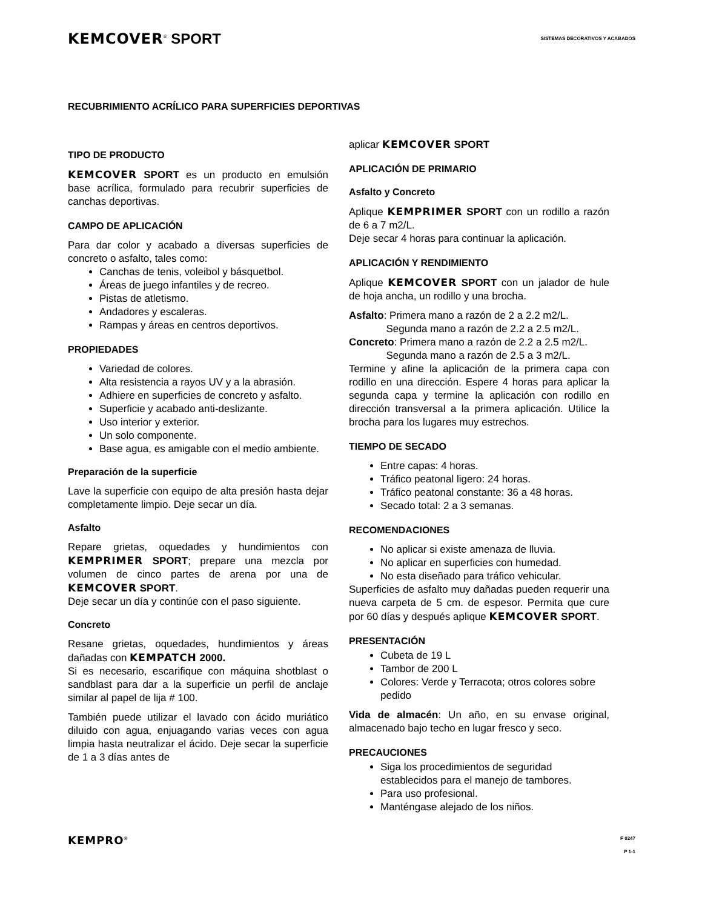KEMCOVER<sup>®</sup> SPORT
SISTEMAS DECORATIVOS Y ACABADOS
RECUBRIMIENTO ACRÍLICO PARA SUPERFICIES DEPORTIVAS
TIPO DE PRODUCTO
KEMCOVER SPORT es un producto en emulsión base acrílica, formulado para recubrir superficies de canchas deportivas.
CAMPO DE APLICACIÓN
Para dar color y acabado a diversas superficies de concreto o asfalto, tales como:
Canchas de tenis, voleibol y básquetbol.
Áreas de juego infantiles y de recreo.
Pistas de atletismo.
Andadores y escaleras.
Rampas y áreas en centros deportivos.
PROPIEDADES
Variedad de colores.
Alta resistencia a rayos UV y a la abrasión.
Adhiere en superficies de concreto y asfalto.
Superficie y acabado anti-deslizante.
Uso interior y exterior.
Un solo componente.
Base agua, es amigable con el medio ambiente.
Preparación de la superficie
Lave la superficie con equipo de alta presión hasta dejar completamente limpio. Deje secar un día.
Asfalto
Repare grietas, oquedades y hundimientos con KEMPRIMER SPORT; prepare una mezcla por volumen de cinco partes de arena por una de KEMCOVER SPORT.
Deje secar un día y continúe con el paso siguiente.
Concreto
Resane grietas, oquedades, hundimientos y áreas dañadas con KEMPATCH 2000.
Si es necesario, escarifique con máquina shotblast o sandblast para dar a la superficie un perfil de anclaje similar al papel de lija # 100.
También puede utilizar el lavado con ácido muriático diluido con agua, enjuagando varias veces con agua limpia hasta neutralizar el ácido. Deje secar la superficie de 1 a 3 días antes de
aplicar KEMCOVER SPORT
APLICACIÓN DE PRIMARIO
Asfalto y Concreto
Aplique KEMPRIMER SPORT con un rodillo a razón de 6 a 7 m2/L.
Deje secar 4 horas para continuar la aplicación.
APLICACIÓN Y RENDIMIENTO
Aplique KEMCOVER SPORT con un jalador de hule de hoja ancha, un rodillo y una brocha.
Asfalto: Primera mano a razón de 2 a 2.2 m2/L.
Segunda mano a razón de 2.2 a 2.5 m2/L.
Concreto: Primera mano a razón de 2.2 a 2.5 m2/L.
Segunda mano a razón de 2.5 a 3 m2/L.
Termine y afine la aplicación de la primera capa con rodillo en una dirección. Espere 4 horas para aplicar la segunda capa y termine la aplicación con rodillo en dirección transversal a la primera aplicación. Utilice la brocha para los lugares muy estrechos.
TIEMPO DE SECADO
Entre capas: 4 horas.
Tráfico peatonal ligero: 24 horas.
Tráfico peatonal constante: 36 a 48 horas.
Secado total: 2 a 3 semanas.
RECOMENDACIONES
No aplicar si existe amenaza de lluvia.
No aplicar en superficies con humedad.
No esta diseñado para tráfico vehicular.
Superficies de asfalto muy dañadas pueden requerir una nueva carpeta de 5 cm. de espesor. Permita que cure por 60 días y después aplique KEMCOVER SPORT.
PRESENTACIÓN
Cubeta de 19 L
Tambor de 200 L
Colores: Verde y Terracota; otros colores sobre pedido
Vida de almacén: Un año, en su envase original, almacenado bajo techo en lugar fresco y seco.
PRECAUCIONES
Siga los procedimientos de seguridad establecidos para el manejo de tambores.
Para uso profesional.
Manténgase alejado de los niños.
KEMPRO<sup>®</sup> F 0247
P 1-1